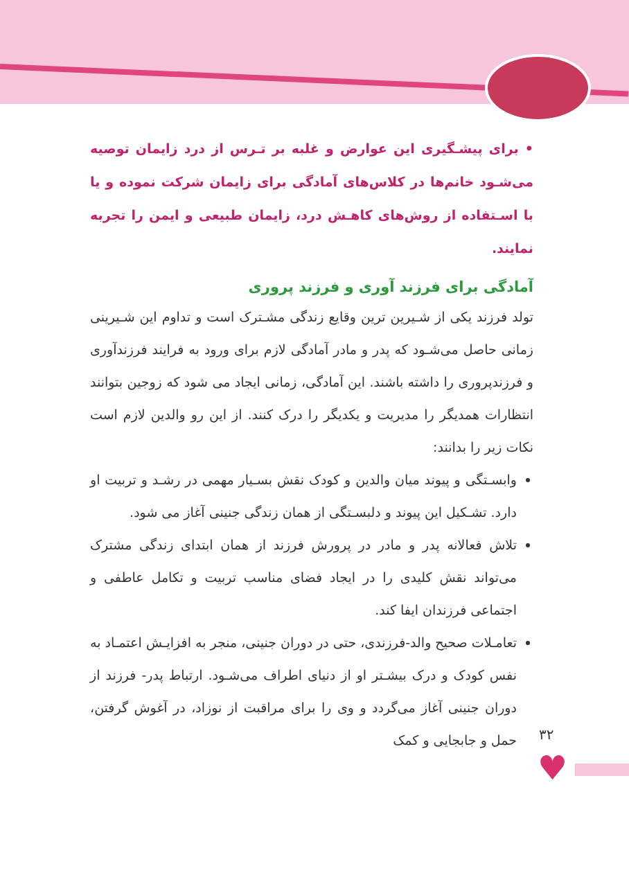• برای پیشـگیری این عوارض و غلبه بر تـرس از درد زایمان توصیه می‌شـود خانم‌ها در کلاس‌های آمادگی برای زایمان شرکت نموده و یا با اسـتفاده از روش‌های کاهـش درد، زایمان طبیعی و ایمن را تجربه نمایند.
آمادگی برای فرزند آوری و فرزند پروری
تولد فرزند یکی از شـیرین ترین وقایع زندگی مشـترک است و تداوم این شـیرینی زمانی حاصل می‌شـود که پدر و مادر آمادگی لازم برای ورود به فرایند فرزندآوری و فرزندپروری را داشته باشند. این آمادگی، زمانی ایجاد می شود که زوجین بتوانند انتظارات همدیگر را مدیریت و یکدیگر را درک کنند. از این رو والدین لازم است نکات زیر را بدانند:
وابسـتگی و پیوند میان والدین و کودک نقش بسـیار مهمی در رشـد و تربیت او دارد. تشـکیل این پیوند و دلبسـتگی از همان زندگی جنینی آغاز می شود.
تلاش فعالانه پدر و مادر در پرورش فرزند از همان ابتدای زندگی مشترک می‌تواند نقش کلیدی را در ایجاد فضای مناسب تربیت و تکامل عاطفی و اجتماعی فرزندان ایفا کند.
تعامـلات صحیح والد-فرزندی، حتی در دوران جنینی، منجر به افزایـش اعتمـاد به نفس کودک و درک بیشـتر او از دنیای اطراف می‌شـود. ارتباط پدر- فرزند از دوران جنینی آغاز می‌گردد و وی را برای مراقبت از نوزاد، در آغوش گرفتن، حمل و جابجایی و کمک
۳۲
♥